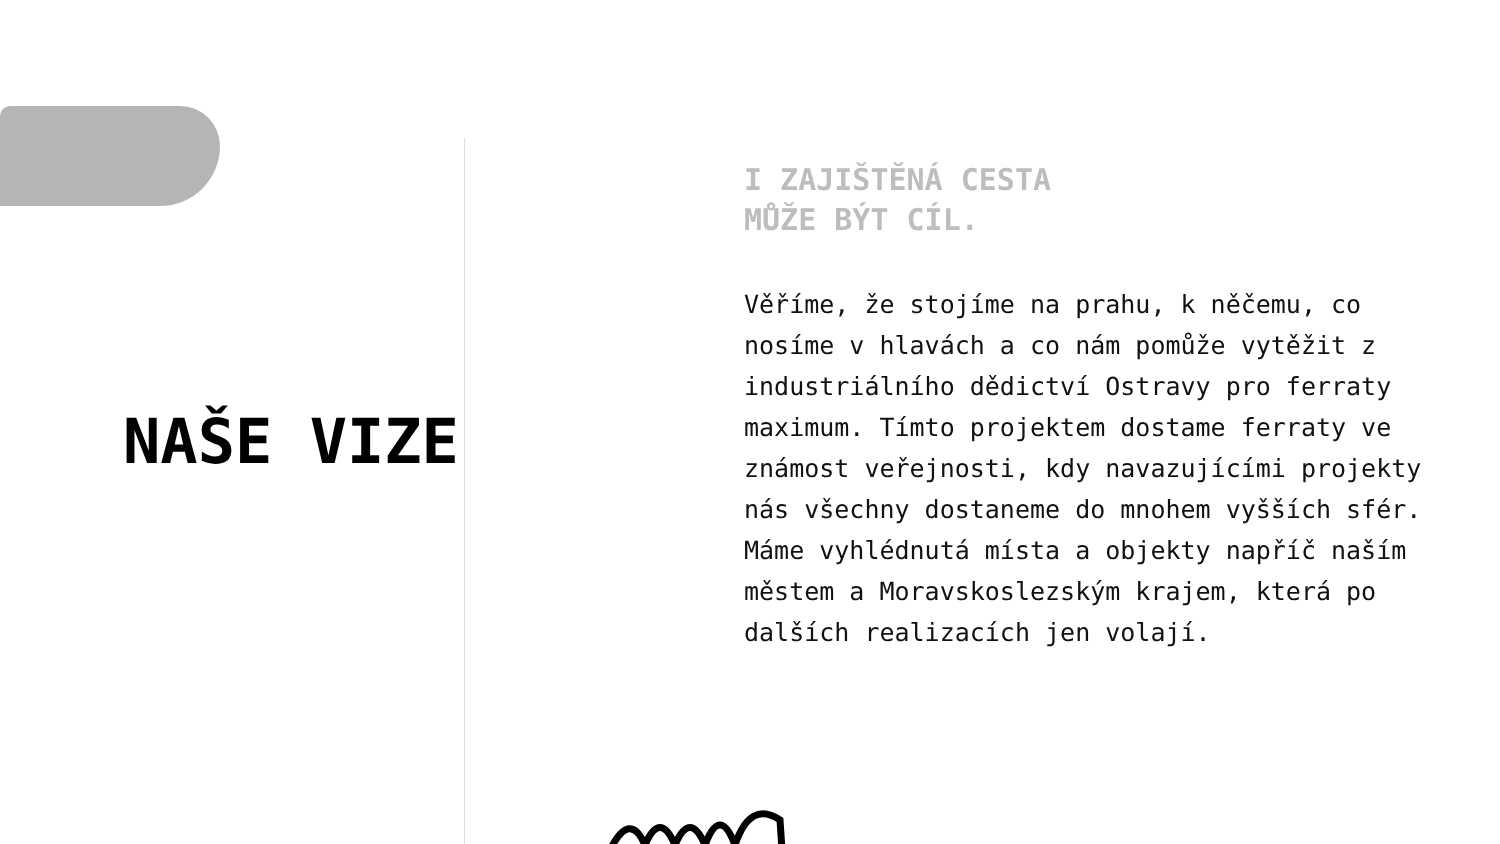NAŠE VIZE
I ZAJIŠTĚNÁ CESTA
MŮŽE BÝT CÍL.
Věříme, že stojíme na prahu, k něčemu, co nosíme v hlavách a co nám pomůže vytěžit z industriálního dědictví Ostravy pro ferraty maximum. Tímto projektem dostame ferraty ve známost veřejnosti, kdy navazujícími projekty nás všechny dostaneme do mnohem vyšších sfér. Máme vyhlédnutá místa a objekty napříč naším městem a Moravskoslezským krajem, která po dalších realizacích jen volají.